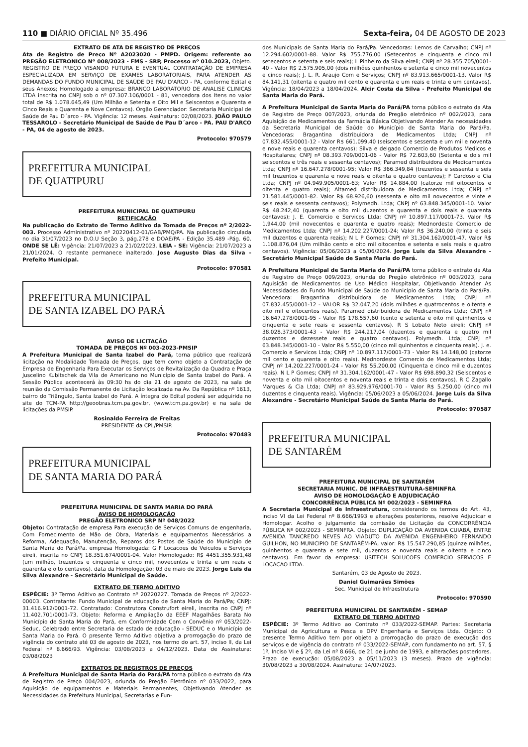110 ■ DIÁRIO OFICIAL Nº 35.496 Sexta-feira, 04 DE AGOSTO DE 2023
EXTRATO DE ATA DE REGISTRO DE PREÇOS
Ata de Registro de Preço Nº A2023020 - PMPD. Origem: referente ao PREGÃO ELETRONICO Nº 008/2023 - FMS - SRP, Processo nº 010.2023, Objeto. REGISTRO DE PREÇO VISANDO FUTURA E EVENTUAL CONTRATAÇÃO DE EMPRESA ESPECIALIZADA EM SERVIÇO DE EXAMES LABORATORIAIS, PARA ATENDER AS DEMANDAS DO FUNDO MUNICIPAL DE SAÚDE DE PAU D'ARCO - PA, conforme Edital e seus Anexos; Homologado a empresa: BRANCO LABORATORIO DE ANALISE CLINICAS LTDA inscrita no CNPJ sob o nº 07.307.106/0001 - 81, vencedora dos Itens no valor total de R$ 1.078.645,49 (Um Milhão e Setenta e Oito Mil e Seiscentos e Quarenta e Cinco Reais e Quarenta e Nove Centavos). Órgão Gerenciador: Secretaria Municipal de Saúde de Pau D´arco - PA. Vigência: 12 meses. Assinatura: 02/08/2023. JOÃO PAULO TESSAROLO - Secretário Municipal de Saúde de Pau D´arco - PA. PAU D'ARCO - PA, 04 de agosto de 2023.
Protocolo: 970579
PREFEITURA MUNICIPAL
DE QUATIPURU
PREFEITURA MUNICIPAL DE QUATIPURU
RETIFICAÇÃO
Na publicação do Extrato de Termo Aditivo da Tomada de Preços nº 2/2022-003. Processo Administrativo nº 20220412-01/GAB/PMQ/PA. Na publicação circulada no dia 31/07/2023 no D.O.U Seção 3, pág.278 e DOAE/PA - Edição 35.489 -Pág. 60. ONDE SE LÊ: Vigência: 21/07/2023 a 21/02/2023. LEIA - SE: Vigência: 21/07/2023 a 21/01/2024. O restante permanece inalterado. Jose Augusto Dias da Silva - Prefeito Municipal.
Protocolo: 970581
PREFEITURA MUNICIPAL
DE SANTA IZABEL DO PARÁ
AVISO DE LICITAÇÃO
TOMADA DE PREÇOS Nº 003-2023-PMSIP
A Prefeitura Municipal de Santa Izabel do Pará, torna público que realizará licitação na Modalidade Tomada de Preços, que tem como objeto a Contratação de Empresa de Engenharia Para Executar os Serviços de Revitalização da Quadra e Praça Juscelino Kubitschek da Vila de Americano no Município de Santa Izabel do Pará. A Sessão Pública acontecerá às 09:30 hs do dia 21 de agosto de 2023, na sala de reunião da Comissão Permanente de Licitação localizada na Av. Da República nº 1613, bairro do Triângulo, Santa Izabel do Pará. A íntegra do Edital poderá ser adquirida no site do TCM-PA http://geoobras.tcm.pa.gov.br, (www.tcm.pa.gov.br) e na sala de licitações da PMSIP.
Rosinaldo Ferreira de Freitas
PRESIDENTE da CPL/PMSIP.
Protocolo: 970483
PREFEITURA MUNICIPAL
DE SANTA MARIA DO PARÁ
PREFEITURA MUNICIPAL DE SANTA MARIA DO PARÁ
AVISO DE HOMOLOGAÇÃO
PREGÃO ELETRONICO SRP Nº 048/2022
Objeto: Contratação de empresa Para execução de Serviços Comuns de engenharia, Com Fornecimento de Mão de Obra, Materiais e equipamentos Necessários a Reforma, Adequação, Manutenção, Reparos dos Postos de Saúde do Município de Santa Maria do Pará/Pa. empresa Homologada: G F Locacoes de Veiculos e Serviços eireli, inscrita no CNPJ 18.351.674/0001-04. Valor Homologado: R$ 4451.355.931,48 (um milhão, trezentos e cinquenta e cinco mil, novecentos e trinta e um reais e quarenta e oito centavos). data da Homologação: 03 de maio de 2023. Jorge Luis da Silva Alexandre - Secretário Municipal de Saúde.
EXTRATO DE TERMO ADITIVO
ESPÉCIE: 3º Termo Aditivo ao Contrato nº 20220227. Tomada de Preços nº 2/2022-00003. Contratante: Fundo Municipal de educação de Santa Maria do Pará/Pa; CNPJ: 31.416.912/0001-72. Contratado: Construtora Construfort eireli, inscrita no CNPJ nº 11.402.701/0001-73. Objeto: Reforma e Ampliação da EEEF Magalhães Barata No Município de Santa Maria do Pará, em Conformidade Com o Convênio nº 053/2022-Seduc, Celebrado entre Secretaria de estado de educação - SEDUC e o Município de Santa Maria do Pará. O presente Termo Aditivo objetiva a prorrogação do prazo de vigência do contrato até 03 de agosto de 2023, nos termo do art. 57, inciso II, da Lei Federal nº 8.666/93. Vigência: 03/08/2023 a 04/12/2023. Data de Assinatura: 03/08/2023
EXTRATOS DE REGISTROS DE PREÇOS
A Prefeitura Municipal de Santa Maria do Pará/PA torna público o extrato da Ata de Registro de Preço 004/2023, oriunda do Pregão Eletrônico nº 033/2022, para Aquisição de equipamentos e Materiais Permanentes, Objetivando Atender as Necessidades da Prefeitura Municipal, Secretarias e Fun-
dos Municipais de Santa Maria do Pará/Pa. Vencedoras: Lemos de Carvalho; CNPJ nº 12.294.602/0001-88. Valor R$ 755.776,00 (Setecentos e cinquenta e cinco mil setecentos e setenta e seis reais); L Pinheiro da Silva eireli; CNPJ nº 28.355.705/0001-40 - Valor R$ 2.575.905,00 (dois milhões quinhentos e setenta e cinco mil novecentos e cinco reais); J. L. R. Araujo Com e Serviços; CNPJ nº 83.913.665/0001-13. Valor R$ 84.141,31 (oitenta e quatro mil cento e quarenta e um reais e trinta e um centavos). Vigência: 18/04/2023 a 18/04/2024. Alcir Costa da Silva - Prefeito Municipal de Santa Maria do Pará.
A Prefeitura Municipal de Santa Maria do Pará/PA torna público o extrato da Ata de Registro de Preço 007/2023, oriunda do Pregão eletrônico nº 002/2023, para Aquisição de Medicamentos da Farmácia Básica Objetivando Atender As necessidades da Secretaria Municipal de Saúde do Município de Santa Maria do Pará/Pa. Vencedoras: Bragantina distribuidora de Medicamentos Ltda; CNPJ nº 07.832.455/0001-12 - Valor R$ 661.099,40 (seiscentos e sessenta e um mil e noventa e nove reais e quarenta centavos); Silva e delgado Comercio de Produtos Medicos e Hospitalares; CNPJ nº 08.393.709/0001-06 - Valor R$ 72.603,60 (Setenta e dois mil seiscentos e três reais e sessenta centavos); Paramed distribuidora de Medicamentos Ltda; CNPJ nº 16.647.278/0001-95; Valor R$ 366.349,84 (trezentos e sessenta e seis mil trezentos e quarenta e nove reais e oitenta e quatro centavos); F Cardoso e Cia Ltda; CNPJ nº 04.949.905/0001-63; Valor R$ 14.884,00 (catorze mil oitocentos e oitenta e quatro reais); Altamed distribuidora de Medicamentos Ltda; CNPJ nº 21.581.445/0001-82. Valor R$ 68.926,60 (sessenta e oito mil novecentos e vinte e seis reais e sessenta centavos); Polymedh. Ltda; CNPJ nº 63.848.345/0001-10. Valor R$ 48.242,40 (quarenta e oito mil duzentos e quarenta e dois reais e quarenta centavos); J. E. Comercio e Servicos Ltda; CNPJ nº 10.897.117/0001-73. Valor R$ 1.944,00 (mil novecentos e quarenta e quatro reais); Mednordeste Comercio de Medicamentos Ltda; CNPJ nº 14.202.227/0001-24; Valor R$ 36.240,00 (trinta e seis mil duzentos e quarenta reais); N L P Gomes; CNPJ nº 31.304.162/0001-47. Valor R$ 1.108.876,04 (Um milhão cento e oito mil oitocentos e setenta e seis reais e quatro centavos). Vigência: 05/06/2023 a 05/06/2024. Jorge Luis da Silva Alexandre - Secretário Municipal Saúde de Santa Maria do Pará.
A Prefeitura Municipal de Santa Maria do Pará/PA torna público o extrato da Ata de Registro de Preço 009/2023, oriunda do Pregão eletrônico nº 003/2023, para Aquisição de Medicamentos de Uso Médico Hospitalar, Objetivando Atender As Necessidades do Fundo Municipal de Saúde do Município de Santa Maria do Pará/Pa. Vencedora: Bragantina distribuidora de Medicamentos Ltda; CNPJ nº 07.832.455/0001-12 - VALOR R$ 32.047,20 (dois milhões e quatrocentos e oitenta e oito mil e oitocentos reais). Paramed distribuidora de Medicamentos Ltda; CNPJ nº 16.647.278/0001-95 - Valor R$ 178.557,60 (cento e setenta e oito mil quinhentos e cinquenta e sete reais e sessenta centavos). R S Lobato Neto eireli; CNPJ nº 38.028.373/0001-43 - Valor R$ 244.217,04 (duzentos e quarenta e quatro mil duzentos e dezessete reais e quatro centavos). Polymedh. Ltda; CNPJ nº 63.848.345/0001-10 - Valor R$ 5.550,00 (cinco mil quinhentos e cinquenta reais). J. e. Comercio e Servicos Ltda; CNPJ nº 10.897.117/0001-73 - Valor R$ 14.148,00 (catorze mil cento e quarenta e oito reais). Mednordeste Comercio de Medicamentos Ltda; CNPJ nº 14.202.227/0001-24 - Valor R$ 55.200,00 (Cinquenta e cinco mil e duzentos reais). N L P Gomes; CNPJ nº 31.304.162/0001-47 - Valor R$ 698.890,32 (Seiscentos e noventa e oito mil oitocentos e noventa reais e trinta e dois centavos). R C Zagallo Marques & Cia Ltda; CNPJ nº 83.929.976/0001-70 - Valor R$ 5.250,00 (cinco mil duzentos e cinquenta reais). Vigência: 05/06/2023 a 05/06/2024. Jorge Luis da Silva Alexandre - Secretário Municipal Saúde de Santa Maria do Pará.
Protocolo: 970587
PREFEITURA MUNICIPAL
DE SANTARÉM
PREFEITURA MUNICIPAL DE SANTARÉM
SECRETARIA MUNIC. DE INFRAESTRUTURA-SEMINFRA
AVISO DE HOMOLOGAÇÃO E ADJUDICAÇÃO
CONCORRÊNCIA PÚBLICA Nº 002/2023 - SEMINFRA
A Secretaria Municipal de Infraestrutura, considerando os termos do Art. 43, Inciso VI da Lei Federal nº 8.666/1993 e alterações posteriores, resolve Adjudicar e Homologar. Acolho o julgamento da comissão de Licitação da CONCORRÊNCIA PÚBLICA Nº 002/2023 - SEMINFRA. Objeto: DUPLICAÇÃO DA AVENIDA CUIABÁ, ENTRE AVENIDA TANCREDO NEVES AO VIADUTO DA AVENIDA ENGENHEIRO FERNANDO GUILHON, NO MUNICIPIO DE SANTARÉM-PA, valor: R$ 15.547.290,85 (quinze milhões, quinhentos e quarenta e sete mil, duzentos e noventa reais e oitenta e cinco centavos). Em favor da empresa: USITECH SOLUCOES COMERCIO SERVICOS E LOCACAO LTDA.
Santarém, 03 de Agosto de 2023.
Daniel Guimarães Simões
Sec. Municipal de Infraestrutura
Protocolo: 970590
PREFEITURA MUNICIPAL DE SANTARÉM - SEMAP
EXTRATO DE TERMO ADITIVO
ESPÉCIE: 3º Termo Aditivo ao Contrato nº 033/2022-SEMAP. Partes: Secretaria Municipal de Agricultura e Pesca e DPV Engenharia e Serviços Ltda. Objeto: O presente Termo Aditivo tem por objeto a prorrogação do prazo de execução dos serviços e de vigência do contrato nº 033/2022-SEMAP, com fundamento no art. 57, § 1º, Inciso VI e § 2º, da Lei nº 8.666, de 21 de junho de 1993, e alterações posteriores. Prazo de execução: 05/08/2023 a 05/11/2023 (3 meses). Prazo de vigência: 30/08/2023 a 30/08/2024. Assinatura: 14/07/2023.